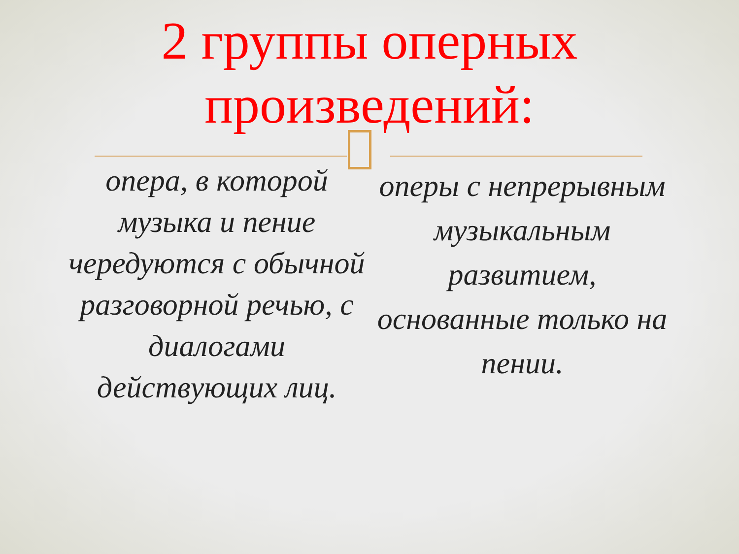2 группы оперных
произведений:
опера, в которой музыка и пение чередуются с обычной разговорной речью, с диалогами действующих лиц.
оперы с непрерывным музыкальным развитием, основанные только на пении.